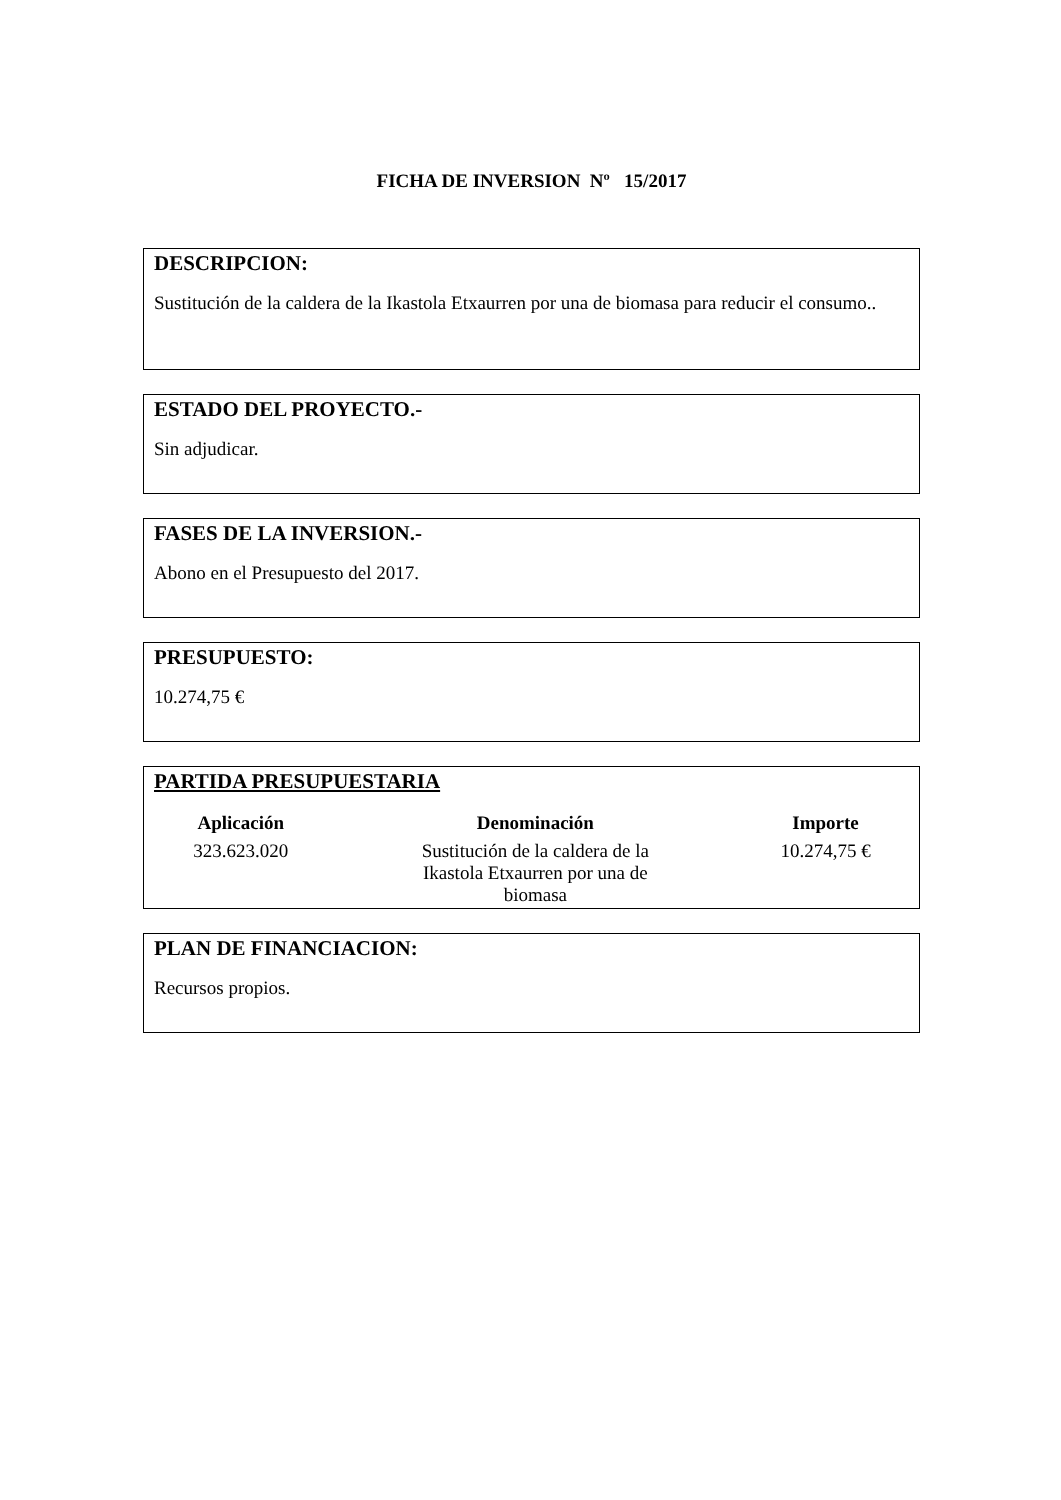FICHA DE INVERSION Nº 15/2017
DESCRIPCION:
Sustitución de la caldera de la Ikastola Etxaurren por una de biomasa para reducir el consumo..
ESTADO DEL PROYECTO.-
Sin adjudicar.
FASES DE LA INVERSION.-
Abono en el Presupuesto del 2017.
PRESUPUESTO:
10.274,75 €
PARTIDA PRESUPUESTARIA
| Aplicación | Denominación | Importe |
| --- | --- | --- |
| 323.623.020 | Sustitución de la caldera de la Ikastola Etxaurren por una de biomasa | 10.274,75 € |
PLAN DE FINANCIACION:
Recursos propios.